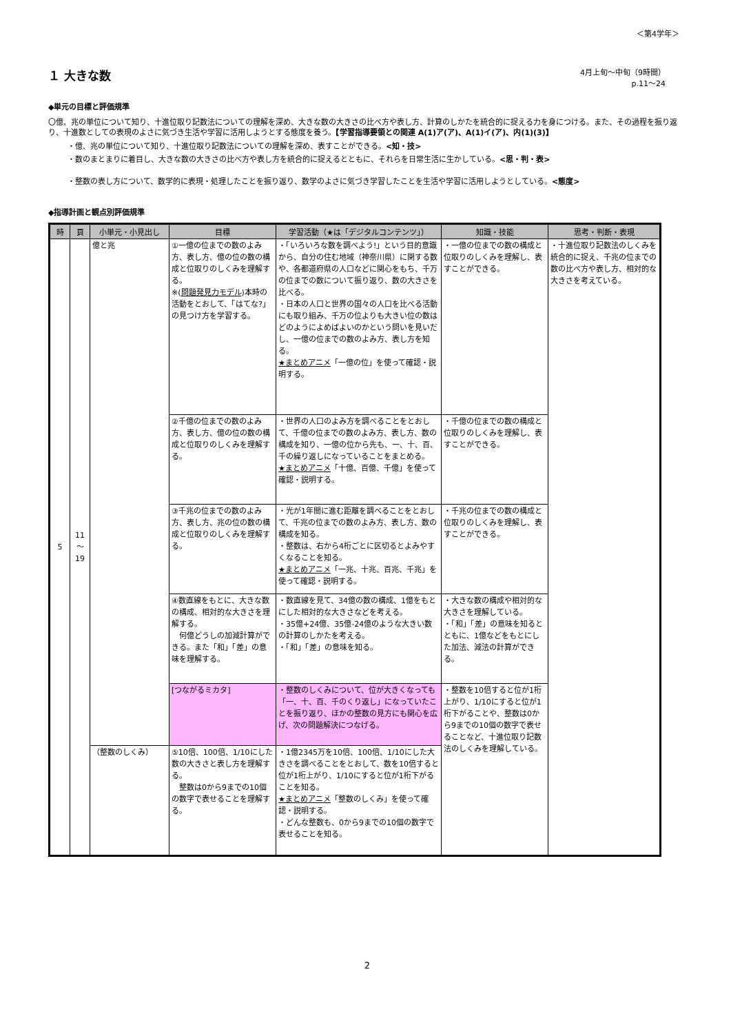＜第4学年＞
１ 大きな数
4月上旬～中旬（9時間）
p.11～24
◆単元の目標と評価規準
〇億、兆の単位について知り、十進位取り記数法についての理解を深め、大きな数の大きさの比べ方や表し方、計算のしかたを統合的に捉える力を身につける。また、その過程を振り返り、十進数としての表現のよさに気づき生活や学習に活用しようとする態度を養う。【学習指導要領との関連 A(1)ア(ア)、A(1)イ(ア)、内(1)(3)】
・億、兆の単位について知り、十進位取り記数法についての理解を深め、表すことができる。<知・技>
・数のまとまりに着目し、大きな数の大きさの比べ方や表し方を統合的に捉えるとともに、それらを日常生活に生かしている。<思・判・表>
・整数の表し方について、数学的に表現・処理したことを振り返り、数学のよさに気づき学習したことを生活や学習に活用しようとしている。<態度>
◆指導計画と観点別評価規準
| 時 | 頁 | 小単元・小見出し | 目標 | 学習活動（★は「デジタルコンテンツ」） | 知識・技能 | 思考・判断・表現 |
| --- | --- | --- | --- | --- | --- | --- |
| 5 | 11 ～ 19 | 億と兆 | ①一億の位までの数のよみ方、表し方、億の位の数の構成と位取りのしくみを理解する。 ※( 問題発見力モデル )本時の活動をとおして、「はてな?」の見つけ方を学習する。 | ・「いろいろな数を調べよう!」という目的意識から、自分の住む地域（神奈川県）に関する数や、各都道府県の人口などに関心をもち、千万の位までの数について振り返り、数の大きさを比べる。 ・日本の人口と世界の国々の人口を比べる活動にも取り組み、千万の位よりも大きい位の数はどのようによめばよいのかという問いを見いだし、一億の位までの数のよみ方、表し方を知る。 ★まとめアニメ 「一億の位」を使って確認・説明する。 | ・一億の位までの数の構成と位取りのしくみを理解し、表すことができる。 | ・十進位取り記数法のしくみを統合的に捉え、千兆の位までの数の比べ方や表し方、相対的な大きさを考えている。 |
| | | | ②千億の位までの数のよみ方、表し方、億の位の数の構成と位取りのしくみを理解する。 | ・世界の人口のよみ方を調べることをとおして、千億の位までの数のよみ方、表し方、数の構成を知り、一億の位から先も、一、十、百、千の繰り返しになっていることをまとめる。 ★まとめアニメ 「十億、百億、千億」を使って確認・説明する。 | ・千億の位までの数の構成と位取りのしくみを理解し、表すことができる。 | |
| | | | ③千兆の位までの数のよみ方、表し方、兆の位の数の構成と位取りのしくみを理解する。 | ・光が1年間に進む距離を調べることをとおして、千兆の位までの数のよみ方、表し方、数の構成を知る。 ・整数は、右から4桁ごとに区切るとよみやすくなることを知る。 ★まとめアニメ 「一兆、十兆、百兆、千兆」を使って確認・説明する。 | ・千兆の位までの数の構成と位取りのしくみを理解し、表すことができる。 | |
| | | | ④数直線をもとに、大きな数の構成、相対的な大きさを理解する。 何億どうしの加減計算ができる。また「和」「差」の意味を理解する。 | ・数直線を見て、34億の数の構成、1億をもとにした相対的な大きさなどを考える。 ・35億+24億、35億-24億のような大きい数の計算のしかたを考える。 ・「和」「差」の意味を知る。 | ・大きな数の構成や相対的な大きさを理解している。 ・「和」「差」の意味を知るとともに、1億などをもとにした加法、減法の計算ができる。 | |
| | | | [つながるミカタ] | ・整数のしくみについて、位が大きくなっても「一、十、百、千のくり返し」になっていたことを振り返り、ほかの整数の見方にも関心を広げ、次の問題解決につなげる。 | ・整数を10倍すると位が1桁上がり、1/10にすると位が1桁下がることや、整数は0から9までの10個の数字で表せることなど、十進位取り記数法のしくみを理解している。 | |
| | | （整数のしくみ） | ⑤10倍、100倍、1/10にした数の大きさと表し方を理解する。 整数は0から9までの10個の数字で表せることを理解する。 | ・1億2345万を10倍、100倍、1/10にした大きさを調べることをとおして、数を10倍すると位が1桁上がり、1/10にすると位が1桁下がることを知る。 ★まとめアニメ 「整数のしくみ」を使って確認・説明する。 ・どんな整数も、0から9までの10個の数字で表せることを知る。 | | |
2